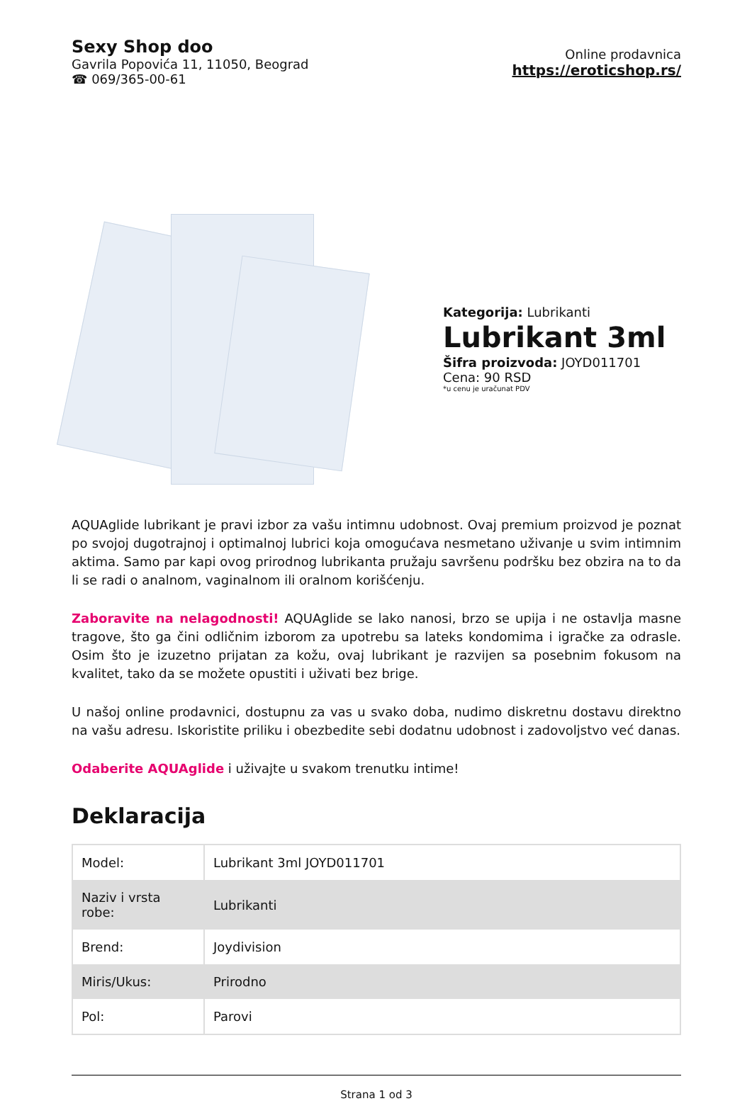Sexy Shop doo
Gavrila Popovića 11, 11050, Beograd
☎ 069/365-00-61
Online prodavnica
https://eroticshop.rs/
Kategorija: Lubrikanti
Lubrikant 3ml
Šifra proizvoda: JOYD011701
Cena: 90 RSD
*u cenu je uračunat PDV
AQUAglide lubrikant je pravi izbor za vašu intimnu udobnost. Ovaj premium proizvod je poznat po svojoj dugotrajnoj i optimalnoj lubrici koja omogućava nesmetano uživanje u svim intimnim aktima. Samo par kapi ovog prirodnog lubrikanta pružaju savršenu podršku bez obzira na to da li se radi o analnom, vaginalnom ili oralnom korišćenju.
Zaboravite na nelagodnosti! AQUAglide se lako nanosi, brzo se upija i ne ostavlja masne tragove, što ga čini odličnim izborom za upotrebu sa lateks kondomima i igračke za odrasle. Osim što je izuzetno prijatan za kožu, ovaj lubrikant je razvijen sa posebnim fokusom na kvalitet, tako da se možete opustiti i uživati bez brige.
U našoj online prodavnici, dostupnu za vas u svako doba, nudimo diskretnu dostavu direktno na vašu adresu. Iskoristite priliku i obezbedite sebi dodatnu udobnost i zadovoljstvo već danas.
Odaberite AQUAglide i uživajte u svakom trenutku intime!
Deklaracija
| Model: | Lubrikant 3ml JOYD011701 |
| Naziv i vrsta robe: | Lubrikanti |
| Brend: | Joydivision |
| Miris/Ukus: | Prirodno |
| Pol: | Parovi |
Strana 1 od 3